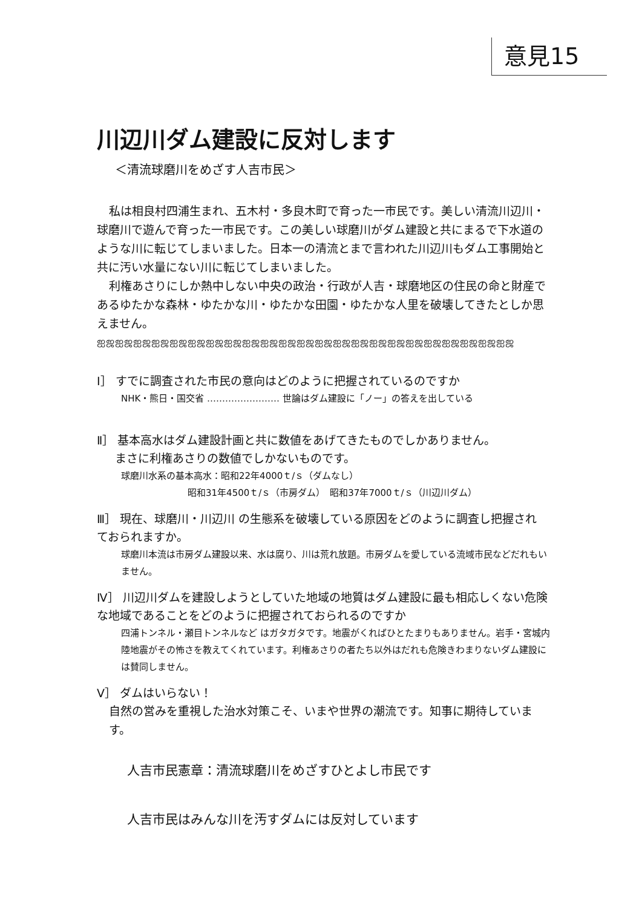意見15
川辺川ダム建設に反対します
＜清流球磨川をめざす人吉市民＞
私は相良村四浦生まれ、五木村・多良木町で育った一市民です。美しい清流川辺川・球磨川で遊んで育った一市民です。この美しい球磨川がダム建設と共にまるで下水道のような川に転じてしまいました。日本一の清流とまで言われた川辺川もダム工事開始と共に汚い水量にない川に転じてしまいました。
利権あさりにしか熱中しない中央の政治・行政が人吉・球磨地区の住民の命と財産であるゆたかな森林・ゆたかな川・ゆたかな田園・ゆたかな人里を破壊してきたとしか思えません。
ஐஜஐஜஐஜஐஜஐஜஐஜஐஜஐஜஐஜஐஜஐஜஐஜஐஜஐஜஐஜஐஜஐஜஐஜஐஜஐஜஐஜஐஜஐஜ
Ⅰ］ すでに調査された市民の意向はどのように把握されているのですか
NHK・熊日・国交省 …………………… 世論はダム建設に「ノー」の答えを出している
Ⅱ］ 基本高水はダム建設計画と共に数値をあげてきたものでしかありません。
まさに利権あさりの数値でしかないものです。
球磨川水系の基本高水：昭和22年4000ｔ/ｓ（ダムなし）
昭和31年4500ｔ/ｓ（市房ダム）　昭和37年7000ｔ/ｓ（川辺川ダム）
Ⅲ］ 現在、球磨川・川辺川 の生態系を破壊している原因をどのように調査し把握され ておられますか。
球磨川本流は市房ダム建設以来、水は腐り、川は荒れ放題。市房ダムを愛している流域市民などだれもいません。
Ⅳ］ 川辺川ダムを建設しようとしていた地域の地質はダム建設に最も相応しくない危険な地域であることをどのように把握されておられるのですか
四浦トンネル・瀬目トンネルなど はガタガタです。地震がくればひとたまりもありません。岩手・宮城内陸地震がその怖さを教えてくれています。利権あさりの者たち以外はだれも危険きわまりないダム建設には賛同しません。
Ⅴ］ ダムはいらない！
自然の営みを重視した治水対策こそ、いまや世界の潮流です。知事に期待しています。
人吉市民憲章：清流球磨川をめざすひとよし市民です
人吉市民はみんな川を汚すダムには反対しています